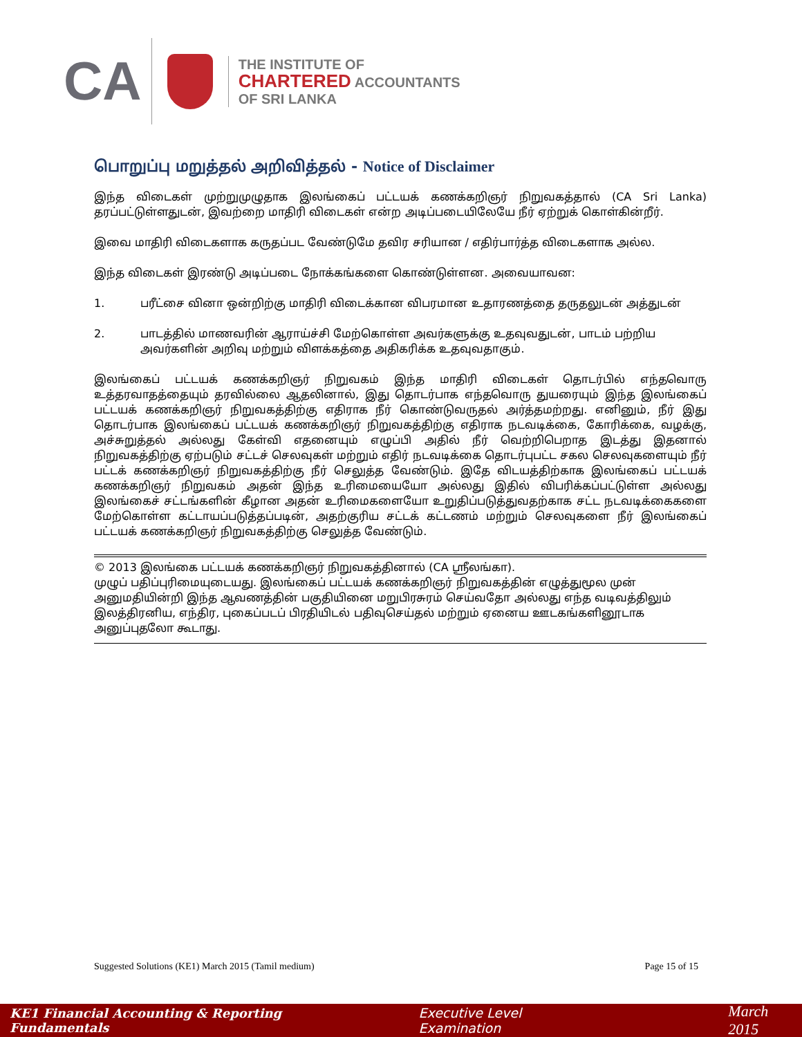CA
THE INSTITUTE OF
CHARTERED ACCOUNTANTS
OF SRI LANKA
பொறுப்பு மறுத்தல் அறிவித்தல் - Notice of Disclaimer
இந்த விடைகள் முற்றுமுழுதாக இலங்கைப் பட்டயக் கணக்கறிஞர் நிறுவகத்தால் (CA Sri Lanka) தரப்பட்டுள்ளதுடன், இவற்றை மாதிரி விடைகள் என்ற அடிப்படையிலேயே நீர் ஏற்றுக் கொள்கின்றீர்.
இவை மாதிரி விடைகளாக கருதப்பட வேண்டுமே தவிர சரியான / எதிர்பார்த்த விடைகளாக அல்ல.
இந்த விடைகள் இரண்டு அடிப்படை நோக்கங்களை கொண்டுள்ளன. அவையாவன:
1. பரீட்சை வினா ஒன்றிற்கு மாதிரி விடைக்கான விபரமான உதாரணத்தை தருதலுடன் அத்துடன்
2. பாடத்தில் மாணவரின் ஆராய்ச்சி மேற்கொள்ள அவர்களுக்கு உதவுவதுடன், பாடம் பற்றிய அவர்களின் அறிவு மற்றும் விளக்கத்தை அதிகரிக்க உதவுவதாகும்.
இலங்கைப் பட்டயக் கணக்கறிஞர் நிறுவகம் இந்த மாதிரி விடைகள் தொடர்பில் எந்தவொரு உத்தரவாதத்தையும் தரவில்லை ஆதலினால், இது தொடர்பாக எந்தவொரு துயரையும் இந்த இலங்கைப் பட்டயக் கணக்கறிஞர் நிறுவகத்திற்கு எதிராக நீர் கொண்டுவருதல் அர்த்தமற்றது. எனினும், நீர் இது தொடர்பாக இலங்கைப் பட்டயக் கணக்கறிஞர் நிறுவகத்திற்கு எதிராக நடவடிக்கை, கோரிக்கை, வழக்கு, அச்சுறுத்தல் அல்லது கேள்வி எதனையும் எழுப்பி அதில் நீர் வெற்றிபெறாத இடத்து இதனால் நிறுவகத்திற்கு ஏற்படும் சட்டச் செலவுகள் மற்றும் எதிர் நடவடிக்கை தொடர்புபட்ட சகல செலவுகளையும் நீர் பட்டக் கணக்கறிஞர் நிறுவகத்திற்கு நீர் செலுத்த வேண்டும். இதே விடயத்திற்காக இலங்கைப் பட்டயக் கணக்கறிஞர் நிறுவகம் அதன் இந்த உரிமையையோ அல்லது இதில் விபரிக்கப்பட்டுள்ள அல்லது இலங்கைச் சட்டங்களின் கீழான அதன் உரிமைகளையோ உறுதிப்படுத்துவதற்காக சட்ட நடவடிக்கைகளை மேற்கொள்ள கட்டாயப்படுத்தப்படின், அதற்குரிய சட்டக் கட்டணம் மற்றும் செலவுகளை நீர் இலங்கைப் பட்டயக் கணக்கறிஞர் நிறுவகத்திற்கு செலுத்த வேண்டும்.
© 2013 இலங்கை பட்டயக் கணக்கறிஞர் நிறுவகத்தினால் (CA ஸ்ரீலங்கா).
முழுப் பதிப்புரிமையுடையது. இலங்கைப் பட்டயக் கணக்கறிஞர் நிறுவகத்தின் எழுத்துமூல முன் அனுமதியின்றி இந்த ஆவணத்தின் பகுதியினை மறுபிரசுரம் செய்வதோ அல்லது எந்த வடிவத்திலும் இலத்திரனிய, எந்திர, புகைப்படப் பிரதியிடல் பதிவுசெய்தல் மற்றும் ஏனைய ஊடகங்களினூடாக அனுப்புதலோ கூடாது.
Suggested Solutions (KE1) March 2015 (Tamil medium) Page 15 of 15
KE1 Financial Accounting & Reporting Fundamentals Executive Level Examination March 2015